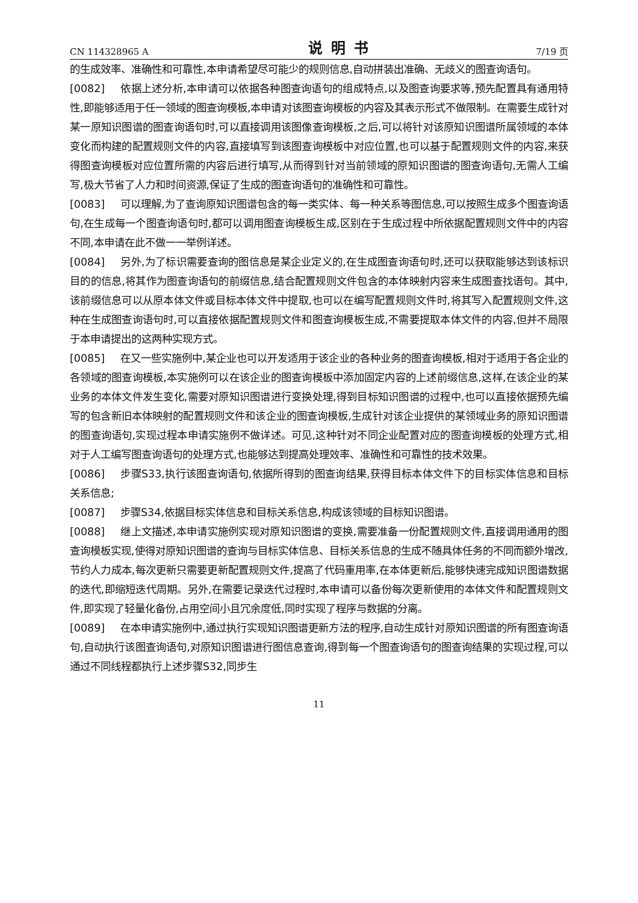CN 114328965 A 说明书 7/19 页
的生成效率、准确性和可靠性,本申请希望尽可能少的规则信息,自动拼装出准确、无歧义的图查询语句。
[0082] 依据上述分析,本申请可以依据各种图查询语句的组成特点,以及图查询要求等,预先配置具有通用特性,即能够适用于任一领域的图查询模板,本申请对该图查询模板的内容及其表示形式不做限制。在需要生成针对某一原知识图谱的图查询语句时,可以直接调用该图像查询模板,之后,可以将针对该原知识图谱所属领域的本体变化而构建的配置规则文件的内容,直接填写到该图查询模板中对应位置,也可以基于配置规则文件的内容,来获得图查询模板对应位置所需的内容后进行填写,从而得到针对当前领域的原知识图谱的图查询语句,无需人工编写,极大节省了人力和时间资源,保证了生成的图查询语句的准确性和可靠性。
[0083] 可以理解,为了查询原知识图谱包含的每一类实体、每一种关系等图信息,可以按照生成多个图查询语句,在生成每一个图查询语句时,都可以调用图查询模板生成,区别在于生成过程中所依据配置规则文件中的内容不同,本申请在此不做一一举例详述。
[0084] 另外,为了标识需要查询的图信息是某企业定义的,在生成图查询语句时,还可以获取能够达到该标识目的的信息,将其作为图查询语句的前缀信息,结合配置规则文件包含的本体映射内容来生成图查找语句。其中,该前缀信息可以从原本体文件或目标本体文件中提取,也可以在编写配置规则文件时,将其写入配置规则文件,这种在生成图查询语句时,可以直接依据配置规则文件和图查询模板生成,不需要提取本体文件的内容,但并不局限于本申请提出的这两种实现方式。
[0085] 在又一些实施例中,某企业也可以开发适用于该企业的各种业务的图查询模板,相对于适用于各企业的各领域的图查询模板,本实施例可以在该企业的图查询模板中添加固定内容的上述前缀信息,这样,在该企业的某业务的本体文件发生变化,需要对原知识图谱进行变换处理,得到目标知识图谱的过程中,也可以直接依据预先编写的包含新旧本体映射的配置规则文件和该企业的图查询模板,生成针对该企业提供的某领域业务的原知识图谱的图查询语句,实现过程本申请实施例不做详述。可见,这种针对不同企业配置对应的图查询模板的处理方式,相对于人工编写图查询语句的处理方式,也能够达到提高处理效率、准确性和可靠性的技术效果。
[0086] 步骤S33,执行该图查询语句,依据所得到的图查询结果,获得目标本体文件下的目标实体信息和目标关系信息;
[0087] 步骤S34,依据目标实体信息和目标关系信息,构成该领域的目标知识图谱。
[0088] 继上文描述,本申请实施例实现对原知识图谱的变换,需要准备一份配置规则文件,直接调用通用的图查询模板实现,使得对原知识图谱的查询与目标实体信息、目标关系信息的生成不随具体任务的不同而额外增改,节约人力成本,每次更新只需要更新配置规则文件,提高了代码重用率,在本体更新后,能够快速完成知识图谱数据的迭代,即缩短迭代周期。另外,在需要记录迭代过程时,本申请可以备份每次更新使用的本体文件和配置规则文件,即实现了轻量化备份,占用空间小且冗余度低,同时实现了程序与数据的分离。
[0089] 在本申请实施例中,通过执行实现知识图谱更新方法的程序,自动生成针对原知识图谱的所有图查询语句,自动执行该图查询语句,对原知识图谱进行图信息查询,得到每一个图查询语句的图查询结果的实现过程,可以通过不同线程都执行上述步骤S32,同步生
11